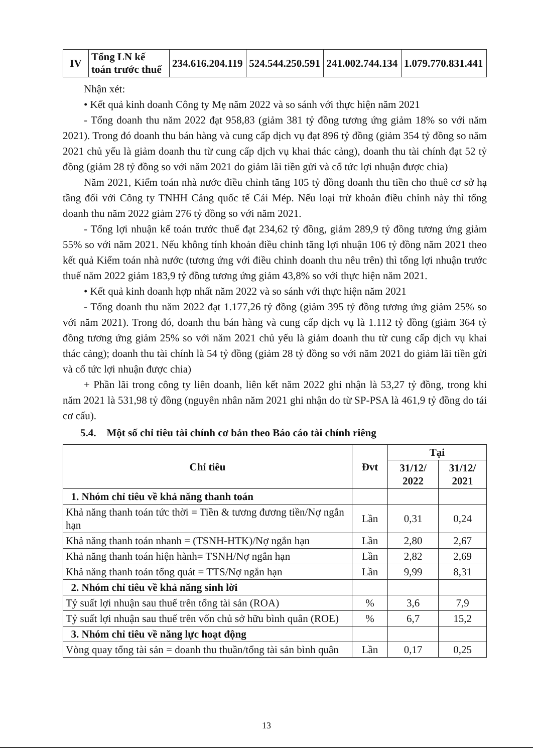| IV | Tổng LN kế toán trước thuế | 234.616.204.119 | 524.544.250.591 | 241.002.744.134 | 1.079.770.831.441 |
Nhận xét:
• Kết quả kinh doanh Công ty Mẹ năm 2022 và so sánh với thực hiện năm 2021
- Tổng doanh thu năm 2022 đạt 958,83 (giảm 381 tỷ đồng tương ứng giảm 18% so với năm 2021). Trong đó doanh thu bán hàng và cung cấp dịch vụ đạt 896 tỷ đồng (giảm 354 tỷ đồng so năm 2021 chủ yếu là giảm doanh thu từ cung cấp dịch vụ khai thác cảng), doanh thu tài chính đạt 52 tỷ đồng (giảm 28 tỷ đồng so với năm 2021 do giảm lãi tiền gửi và cổ tức lợi nhuận được chia)
Năm 2021, Kiểm toán nhà nước điều chỉnh tăng 105 tỷ đồng doanh thu tiền cho thuê cơ sở hạ tầng đối với Công ty TNHH Cảng quốc tế Cái Mép. Nếu loại trừ khoản điều chỉnh này thì tổng doanh thu năm 2022 giảm 276 tỷ đồng so với năm 2021.
- Tổng lợi nhuận kế toán trước thuế đạt 234,62 tỷ đồng, giảm 289,9 tỷ đồng tương ứng giảm 55% so với năm 2021. Nếu không tính khoản điều chỉnh tăng lợi nhuận 106 tỷ đồng năm 2021 theo kết quả Kiểm toán nhà nước (tương ứng với điều chỉnh doanh thu nêu trên) thì tổng lợi nhuận trước thuế năm 2022 giảm 183,9 tỷ đồng tương ứng giảm 43,8% so với thực hiện năm 2021.
• Kết quả kinh doanh hợp nhất năm 2022 và so sánh với thực hiện năm 2021
- Tổng doanh thu năm 2022 đạt 1.177,26 tỷ đồng (giảm 395 tỷ đồng tương ứng giảm 25% so với năm 2021). Trong đó, doanh thu bán hàng và cung cấp dịch vụ là 1.112 tỷ đồng (giảm 364 tỷ đồng tương ứng giảm 25% so với năm 2021 chủ yếu là giảm doanh thu từ cung cấp dịch vụ khai thác cảng); doanh thu tài chính là 54 tỷ đồng (giảm 28 tỷ đồng so với năm 2021 do giảm lãi tiền gửi và cổ tức lợi nhuận được chia)
+ Phần lãi trong công ty liên doanh, liên kết năm 2022 ghi nhận là 53,27 tỷ đồng, trong khi năm 2021 là 531,98 tỷ đồng (nguyên nhân năm 2021 ghi nhận do từ SP-PSA là 461,9 tỷ đồng do tái cơ cấu).
5.4. Một số chỉ tiêu tài chính cơ bản theo Báo cáo tài chính riêng
| Chỉ tiêu | Đvt | Tại | |
| --- | --- | --- | --- |
| | | 31/12/ 2022 | 31/12/ 2021 |
| 1. Nhóm chỉ tiêu về khả năng thanh toán | | | |
| Khả năng thanh toán tức thời = Tiền & tương đương tiền/Nợ ngắn hạn | Lần | 0,31 | 0,24 |
| Khả năng thanh toán nhanh = (TSNH-HTK)/Nợ ngắn hạn | Lần | 2,80 | 2,67 |
| Khả năng thanh toán hiện hành= TSNH/Nợ ngắn hạn | Lần | 2,82 | 2,69 |
| Khả năng thanh toán tổng quát = TTS/Nợ ngắn hạn | Lần | 9,99 | 8,31 |
| 2. Nhóm chỉ tiêu về khả năng sinh lời | | | |
| Tỷ suất lợi nhuận sau thuế trên tổng tài sản (ROA) | % | 3,6 | 7,9 |
| Tỷ suất lợi nhuận sau thuế trên vốn chủ sở hữu bình quân (ROE) | % | 6,7 | 15,2 |
| 3. Nhóm chỉ tiêu về năng lực hoạt động | | | |
| Vòng quay tổng tài sản = doanh thu thuần/tổng tài sản bình quân | Lần | 0,17 | 0,25 |
13